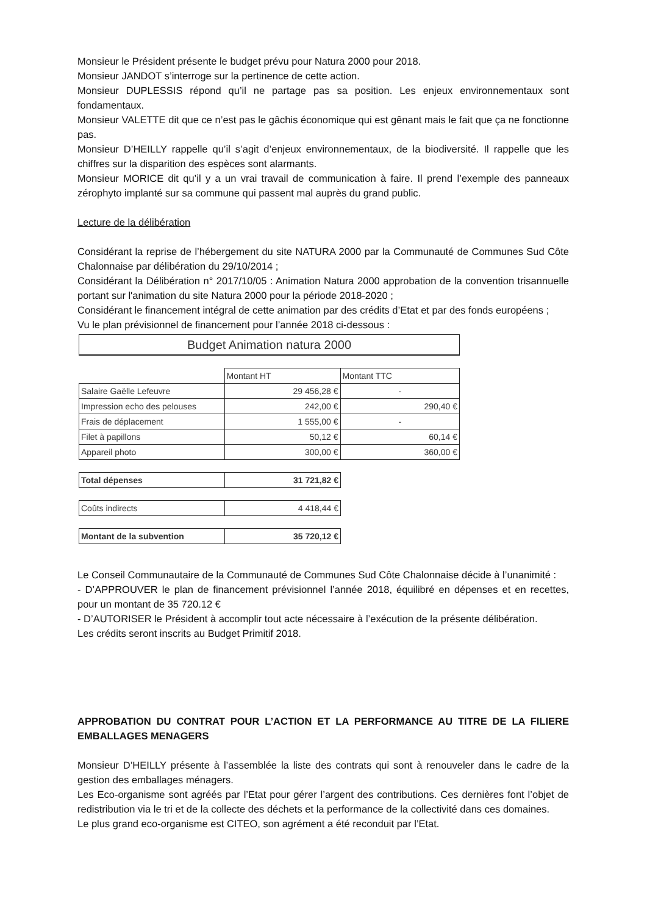Monsieur le Président présente le budget prévu pour Natura 2000 pour 2018.
Monsieur JANDOT s’interroge sur la pertinence de cette action.
Monsieur DUPLESSIS répond qu’il ne partage pas sa position. Les enjeux environnementaux sont fondamentaux.
Monsieur VALETTE dit que ce n’est pas le gâchis économique qui est gênant mais le fait que ça ne fonctionne pas.
Monsieur D’HEILLY rappelle qu’il s’agit d’enjeux environnementaux, de la biodiversité. Il rappelle que les chiffres sur la disparition des espèces sont alarmants.
Monsieur MORICE dit qu’il y a un vrai travail de communication à faire. Il prend l’exemple des panneaux zérophyto implanté sur sa commune qui passent mal auprès du grand public.
Lecture de la délibération
Considérant la reprise de l’hébergement du site NATURA 2000 par la Communauté de Communes Sud Côte Chalonnaise par délibération du 29/10/2014 ;
Considérant la Délibération n° 2017/10/05 : Animation Natura 2000 approbation de la convention trisannuelle portant sur l'animation du site Natura 2000 pour la période 2018-2020 ;
Considérant le financement intégral de cette animation par des crédits d’Etat et par des fonds européens ;
Vu le plan prévisionnel de financement pour l’année 2018 ci-dessous :
Budget Animation natura 2000
| | Montant HT | Montant TTC |
| Salaire Gaëlle Lefeuvre | 29 456,28 € | - |
| Impression echo des pelouses | 242,00 € | 290,40 € |
| Frais de déplacement | 1 555,00 € | - |
| Filet à papillons | 50,12 € | 60,14 € |
| Appareil photo | 300,00 € | 360,00 € |
| Total dépenses | 31 721,82 € |
| Coûts indirects | 4 418,44 € |
| Montant de la subvention | 35 720,12 € |
Le Conseil Communautaire de la Communauté de Communes Sud Côte Chalonnaise décide à l’unanimité :
- D’APPROUVER le plan de financement prévisionnel l’année 2018, équilibré en dépenses et en recettes, pour un montant de 35 720.12 €
- D’AUTORISER le Président à accomplir tout acte nécessaire à l’exécution de la présente délibération.
Les crédits seront inscrits au Budget Primitif 2018.
APPROBATION DU CONTRAT POUR L’ACTION ET LA PERFORMANCE AU TITRE DE LA FILIERE EMBALLAGES MENAGERS
Monsieur D’HEILLY présente à l’assemblée la liste des contrats qui sont à renouveler dans le cadre de la gestion des emballages ménagers.
Les Eco-organisme sont agréés par l’Etat pour gérer l’argent des contributions. Ces dernières font l’objet de redistribution via le tri et de la collecte des déchets et la performance de la collectivité dans ces domaines.
Le plus grand eco-organisme est CITEO, son agrément a été reconduit par l’Etat.